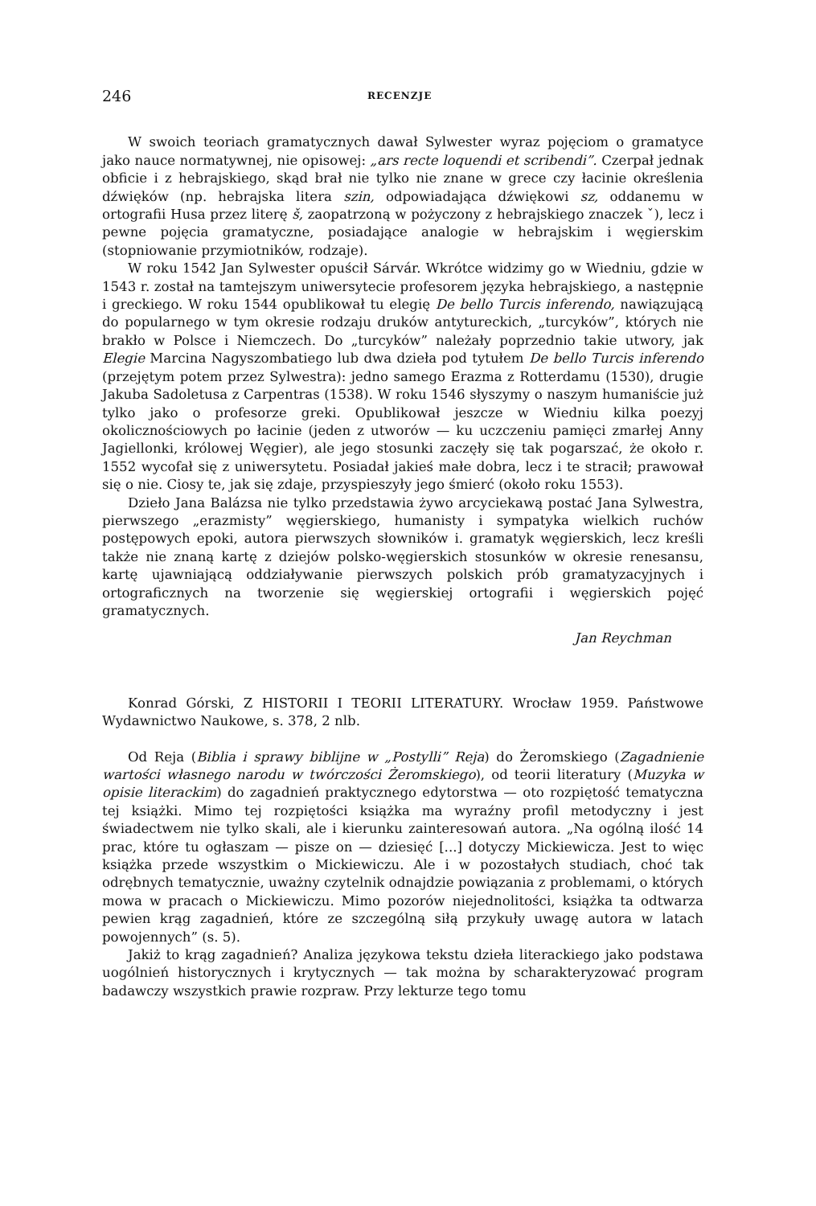246 RECENZJE
W swoich teoriach gramatycznych dawał Sylwester wyraz pojęciom o gramatyce jako nauce normatywnej, nie opisowej: „ars recte loquendi et scribendi”. Czerpał jednak obficie i z hebrajskiego, skąd brał nie tylko nie znane w grece czy łacinie określenia dźwięków (np. hebrajska litera szin, odpowiadająca dźwiękowi sz, oddanemu w ortografii Husa przez literę š, zaopatrzoną w pożyczony z hebrajskiego znaczek ˇ), lecz i pewne pojęcia gramatyczne, posiadające analogie w hebrajskim i węgierskim (stopniowanie przymiotników, rodzaje).
W roku 1542 Jan Sylwester opuścił Sárvár. Wkrótce widzimy go w Wiedniu, gdzie w 1543 r. został na tamtejszym uniwersytecie profesorem języka hebrajskiego, a następnie i greckiego. W roku 1544 opublikował tu elegię De bello Turcis inferendo, nawiązującą do popularnego w tym okresie rodzaju druków antytureckich, „turcyków”, których nie brakło w Polsce i Niemczech. Do „turcyków” należały poprzednio takie utwory, jak Elegie Marcina Nagyszombatiego lub dwa dzieła pod tytułem De bello Turcis inferendo (przejętym potem przez Sylwestra): jedno samego Erazma z Rotterdamu (1530), drugie Jakuba Sadoletusa z Carpentras (1538). W roku 1546 słyszymy o naszym humaniście już tylko jako o profesorze greki. Opublikował jeszcze w Wiedniu kilka poezyj okolicznościowych po łacinie (jeden z utworów — ku uczczeniu pamięci zmarłej Anny Jagiellonki, królowej Węgier), ale jego stosunki zaczęły się tak pogarszać, że około r. 1552 wycofał się z uniwersytetu. Posiadał jakieś małe dobra, lecz i te stracił; prawował się o nie. Ciosy te, jak się zdaje, przyspieszyły jego śmierć (około roku 1553).
Dzieło Jana Balázsa nie tylko przedstawia żywo arcyciekawą postać Jana Sylwestra, pierwszego „erazmisty” węgierskiego, humanisty i sympatyka wielkich ruchów postępowych epoki, autora pierwszych słowników i. gramatyk węgierskich, lecz kreśli także nie znaną kartę z dziejów polsko-węgierskich stosunków w okresie renesansu, kartę ujawniającą oddziaływanie pierwszych polskich prób gramatyzacyjnych i ortograficznych na tworzenie się węgierskiej ortografii i węgierskich pojęć gramatycznych.
Jan Reychman
Konrad Górski, Z HISTORII I TEORII LITERATURY. Wrocław 1959. Państwowe Wydawnictwo Naukowe, s. 378, 2 nlb.
Od Reja (Biblia i sprawy biblijne w „Postylli” Reja) do Żeromskiego (Zagadnienie wartości własnego narodu w twórczości Żeromskiego), od teorii literatury (Muzyka w opisie literackim) do zagadnień praktycznego edytorstwa — oto rozpiętość tematyczna tej książki. Mimo tej rozpiętości książka ma wyraźny profil metodyczny i jest świadectwem nie tylko skali, ale i kierunku zainteresowań autora. „Na ogólną ilość 14 prac, które tu ogłaszam — pisze on — dziesięć [...] dotyczy Mickiewicza. Jest to więc książka przede wszystkim o Mickiewiczu. Ale i w pozostałych studiach, choć tak odrębnych tematycznie, uważny czytelnik odnajdzie powiązania z problemami, o których mowa w pracach o Mickiewiczu. Mimo pozorów niejednolitości, książka ta odtwarza pewien krąg zagadnień, które ze szczególną siłą przykuły uwagę autora w latach powojennych” (s. 5).
Jakiż to krąg zagadnień? Analiza językowa tekstu dzieła literackiego jako podstawa uogólnień historycznych i krytycznych — tak można by scharakteryzować program badawczy wszystkich prawie rozpraw. Przy lekturze tego tomu